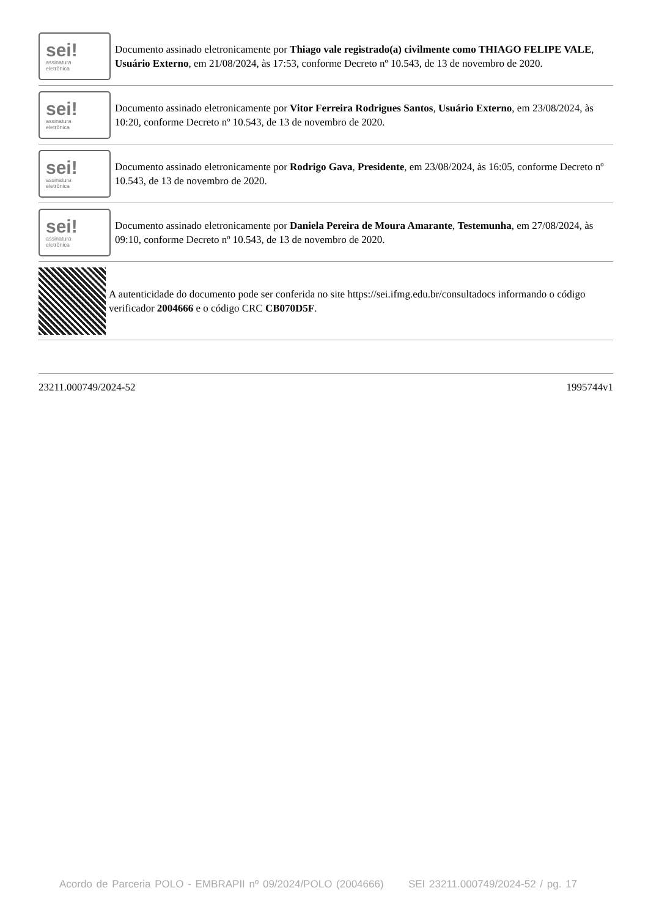sei!
assinatura
eletrônica
Documento assinado eletronicamente por Thiago vale registrado(a) civilmente como THIAGO FELIPE VALE, Usuário Externo, em 21/08/2024, às 17:53, conforme Decreto nº 10.543, de 13 de novembro de 2020.
sei!
assinatura
eletrônica
Documento assinado eletronicamente por Vitor Ferreira Rodrigues Santos, Usuário Externo, em 23/08/2024, às 10:20, conforme Decreto nº 10.543, de 13 de novembro de 2020.
sei!
assinatura
eletrônica
Documento assinado eletronicamente por Rodrigo Gava, Presidente, em 23/08/2024, às 16:05, conforme Decreto nº 10.543, de 13 de novembro de 2020.
sei!
assinatura
eletrônica
Documento assinado eletronicamente por Daniela Pereira de Moura Amarante, Testemunha, em 27/08/2024, às 09:10, conforme Decreto nº 10.543, de 13 de novembro de 2020.
A autenticidade do documento pode ser conferida no site https://sei.ifmg.edu.br/consultadocs informando o código verificador 2004666 e o código CRC CB070D5F.
23211.000749/2024-52 1995744v1
Acordo de Parceria POLO - EMBRAPII nº 09/2024/POLO (2004666) SEI 23211.000749/2024-52 / pg. 17